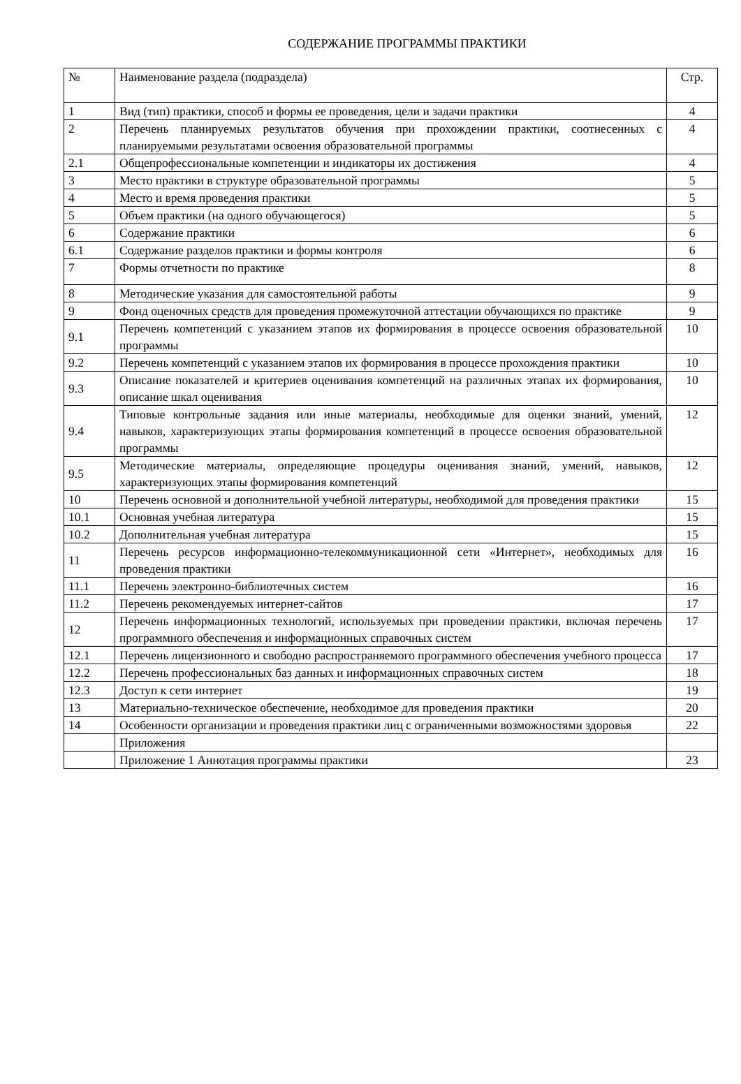СОДЕРЖАНИЕ ПРОГРАММЫ ПРАКТИКИ
| № | Наименование раздела (подраздела) | Стр. |
| 1 | Вид (тип) практики, способ и формы ее проведения, цели и задачи практики | 4 |
| 2 | Перечень планируемых результатов обучения при прохождении практики, соотнесенных с планируемыми результатами освоения образовательной программы | 4 |
| 2.1 | Общепрофессиональные компетенции и индикаторы их достижения | 4 |
| 3 | Место практики в структуре образовательной программы | 5 |
| 4 | Место и время проведения практики | 5 |
| 5 | Объем практики (на одного обучающегося) | 5 |
| 6 | Содержание практики | 6 |
| 6.1 | Содержание разделов практики и формы контроля | 6 |
| 7 | Формы отчетности по практике | 8 |
| 8 | Методические указания для самостоятельной работы | 9 |
| 9 | Фонд оценочных средств для проведения промежуточной аттестации обучающихся по практике | 9 |
| 9.1 | Перечень компетенций с указанием этапов их формирования в процессе освоения образовательной программы | 10 |
| 9.2 | Перечень компетенций с указанием этапов их формирования в процессе прохождения практики | 10 |
| 9.3 | Описание показателей и критериев оценивания компетенций на различных этапах их формирования, описание шкал оценивания | 10 |
| 9.4 | Типовые контрольные задания или иные материалы, необходимые для оценки знаний, умений, навыков, характеризующих этапы формирования компетенций в процессе освоения образовательной программы | 12 |
| 9.5 | Методические материалы, определяющие процедуры оценивания знаний, умений, навыков, характеризующих этапы формирования компетенций | 12 |
| 10 | Перечень основной и дополнительной учебной литературы, необходимой для проведения практики | 15 |
| 10.1 | Основная учебная литература | 15 |
| 10.2 | Дополнительная учебная литература | 15 |
| 11 | Перечень ресурсов информационно-телекоммуникационной сети «Интернет», необходимых для проведения практики | 16 |
| 11.1 | Перечень электронно-библиотечных систем | 16 |
| 11.2 | Перечень рекомендуемых интернет-сайтов | 17 |
| 12 | Перечень информационных технологий, используемых при проведении практики, включая перечень программного обеспечения и информационных справочных систем | 17 |
| 12.1 | Перечень лицензионного и свободно распространяемого программного обеспечения учебного процесса | 17 |
| 12.2 | Перечень профессиональных баз данных и информационных справочных систем | 18 |
| 12.3 | Доступ к сети интернет | 19 |
| 13 | Материально-техническое обеспечение, необходимое для проведения практики | 20 |
| 14 | Особенности организации и проведения практики лиц с ограниченными возможностями здоровья | 22 |
| | Приложения | |
| | Приложение 1 Аннотация программы практики | 23 |